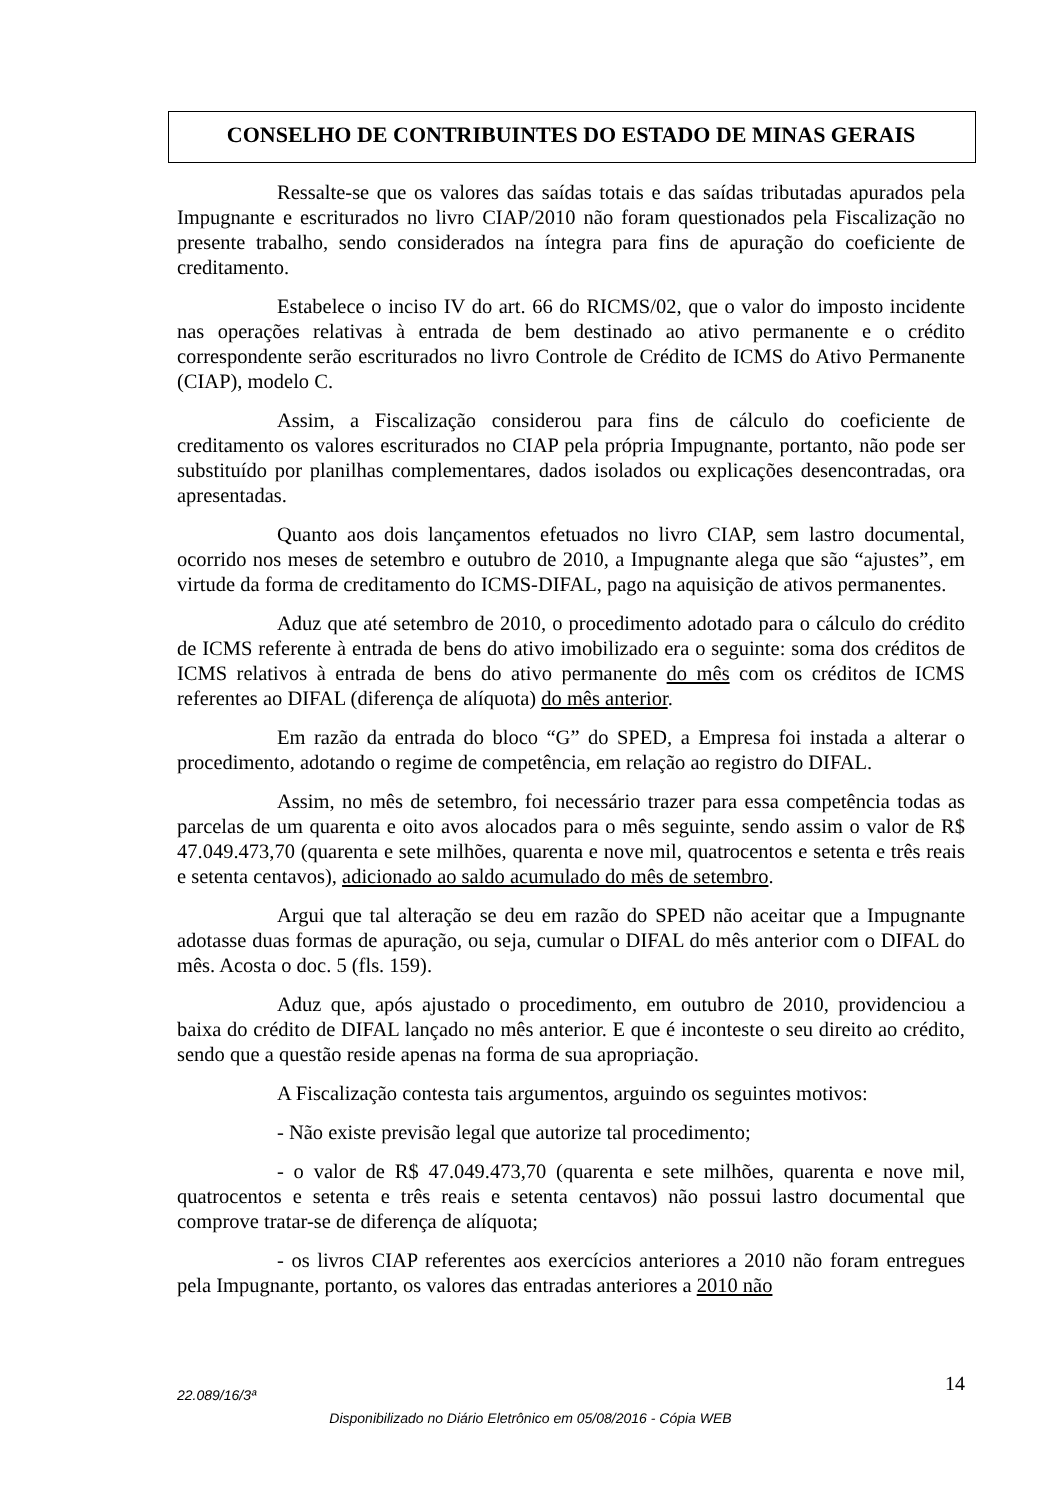CONSELHO DE CONTRIBUINTES DO ESTADO DE MINAS GERAIS
Ressalte-se que os valores das saídas totais e das saídas tributadas apurados pela Impugnante e escriturados no livro CIAP/2010 não foram questionados pela Fiscalização no presente trabalho, sendo considerados na íntegra para fins de apuração do coeficiente de creditamento.
Estabelece o inciso IV do art. 66 do RICMS/02, que o valor do imposto incidente nas operações relativas à entrada de bem destinado ao ativo permanente e o crédito correspondente serão escriturados no livro Controle de Crédito de ICMS do Ativo Permanente (CIAP), modelo C.
Assim, a Fiscalização considerou para fins de cálculo do coeficiente de creditamento os valores escriturados no CIAP pela própria Impugnante, portanto, não pode ser substituído por planilhas complementares, dados isolados ou explicações desencontradas, ora apresentadas.
Quanto aos dois lançamentos efetuados no livro CIAP, sem lastro documental, ocorrido nos meses de setembro e outubro de 2010, a Impugnante alega que são “ajustes”, em virtude da forma de creditamento do ICMS-DIFAL, pago na aquisição de ativos permanentes.
Aduz que até setembro de 2010, o procedimento adotado para o cálculo do crédito de ICMS referente à entrada de bens do ativo imobilizado era o seguinte: soma dos créditos de ICMS relativos à entrada de bens do ativo permanente do mês com os créditos de ICMS referentes ao DIFAL (diferença de alíquota) do mês anterior.
Em razão da entrada do bloco “G” do SPED, a Empresa foi instada a alterar o procedimento, adotando o regime de competência, em relação ao registro do DIFAL.
Assim, no mês de setembro, foi necessário trazer para essa competência todas as parcelas de um quarenta e oito avos alocados para o mês seguinte, sendo assim o valor de R$ 47.049.473,70 (quarenta e sete milhões, quarenta e nove mil, quatrocentos e setenta e três reais e setenta centavos), adicionado ao saldo acumulado do mês de setembro.
Argui que tal alteração se deu em razão do SPED não aceitar que a Impugnante adotasse duas formas de apuração, ou seja, cumular o DIFAL do mês anterior com o DIFAL do mês. Acosta o doc. 5 (fls. 159).
Aduz que, após ajustado o procedimento, em outubro de 2010, providenciou a baixa do crédito de DIFAL lançado no mês anterior. E que é inconteste o seu direito ao crédito, sendo que a questão reside apenas na forma de sua apropriação.
A Fiscalização contesta tais argumentos, arguindo os seguintes motivos:
- Não existe previsão legal que autorize tal procedimento;
- o valor de R$ 47.049.473,70 (quarenta e sete milhões, quarenta e nove mil, quatrocentos e setenta e três reais e setenta centavos) não possui lastro documental que comprove tratar-se de diferença de alíquota;
- os livros CIAP referentes aos exercícios anteriores a 2010 não foram entregues pela Impugnante, portanto, os valores das entradas anteriores a 2010 não
22.089/16/3ª 14
Disponibilizado no Diário Eletrônico em 05/08/2016 - Cópia WEB